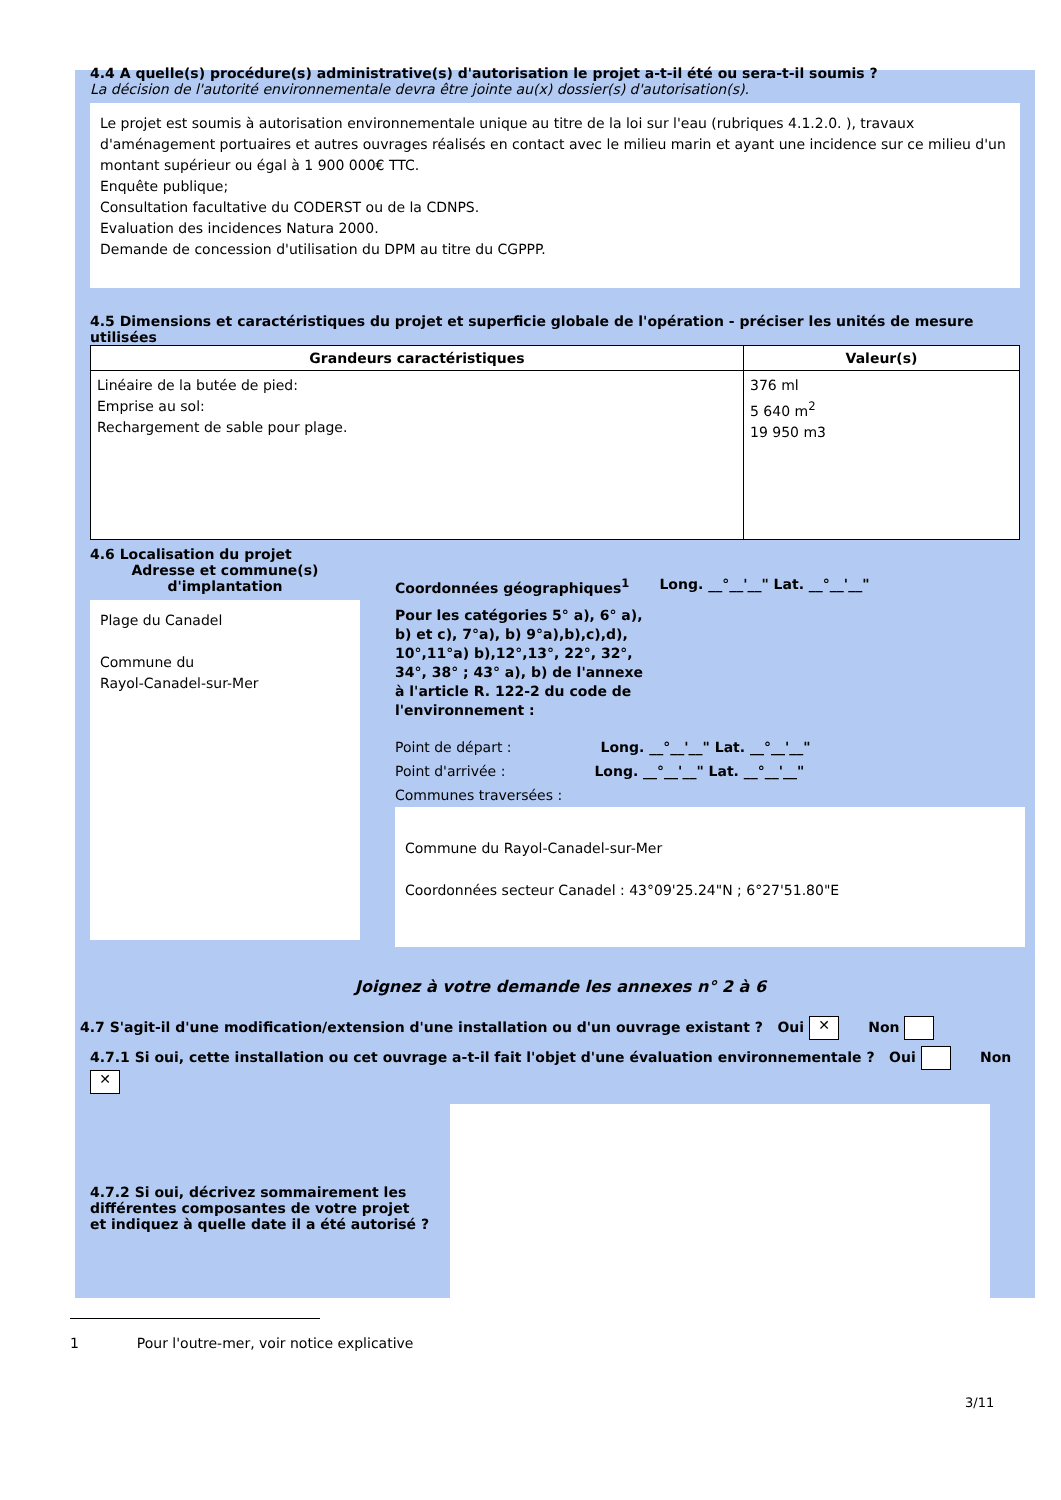4.4 A quelle(s) procédure(s) administrative(s) d'autorisation le projet a-t-il été ou sera-t-il soumis ?
La décision de l'autorité environnementale devra être jointe au(x) dossier(s) d'autorisation(s).
Le projet est soumis à autorisation environnementale unique au titre de la loi sur l'eau (rubriques 4.1.2.0. ), travaux d'aménagement portuaires et autres ouvrages réalisés en contact avec le milieu marin et ayant une incidence sur ce milieu d'un montant supérieur ou égal à 1 900 000€ TTC.
Enquête publique;
Consultation facultative du CODERST ou de la CDNPS.
Evaluation des incidences Natura 2000.
Demande de concession d'utilisation du DPM au titre du CGPPP.
4.5 Dimensions et caractéristiques du projet et superficie globale de l'opération - préciser les unités de mesure utilisées
| Grandeurs caractéristiques | Valeur(s) |
| --- | --- |
| Linéaire de la butée de pied: Emprise au sol: Rechargement de sable pour plage. | 376 ml 5 640 m<sup>2</sup> 19 950 m3 |
4.6 Localisation du projet
Adresse et commune(s) d'implantation
Plage du Canadel
Commune du
Rayol-Canadel-sur-Mer
Coordonnées géographiques<sup>1</sup> Long. __°__'__" Lat. __°__'__"
Pour les catégories 5° a), 6° a), b) et c), 7°a), b) 9°a),b),c),d), 10°,11°a) b),12°,13°, 22°, 32°, 34°, 38° ; 43° a), b) de l'annexe à l'article R. 122-2 du code de l'environnement :
Point de départ : Long. __°__'__" Lat. __°__'__"
Point d'arrivée : Long. __°__'__" Lat. __°__'__"
Communes traversées :
Commune du Rayol-Canadel-sur-Mer
Coordonnées secteur Canadel : 43°09'25.24"N ; 6°27'51.80"E
Joignez à votre demande les annexes n° 2 à 6
4.7 S'agit-il d'une modification/extension d'une installation ou d'un ouvrage existant ? Oui ✕ Non
4.7.1 Si oui, cette installation ou cet ouvrage a-t-il fait l'objet d'une évaluation environnementale ? Oui Non ✕
4.7.2 Si oui, décrivez sommairement les différentes composantes de votre projet et indiquez à quelle date il a été autorisé ?
1 Pour l'outre-mer, voir notice explicative
3/11